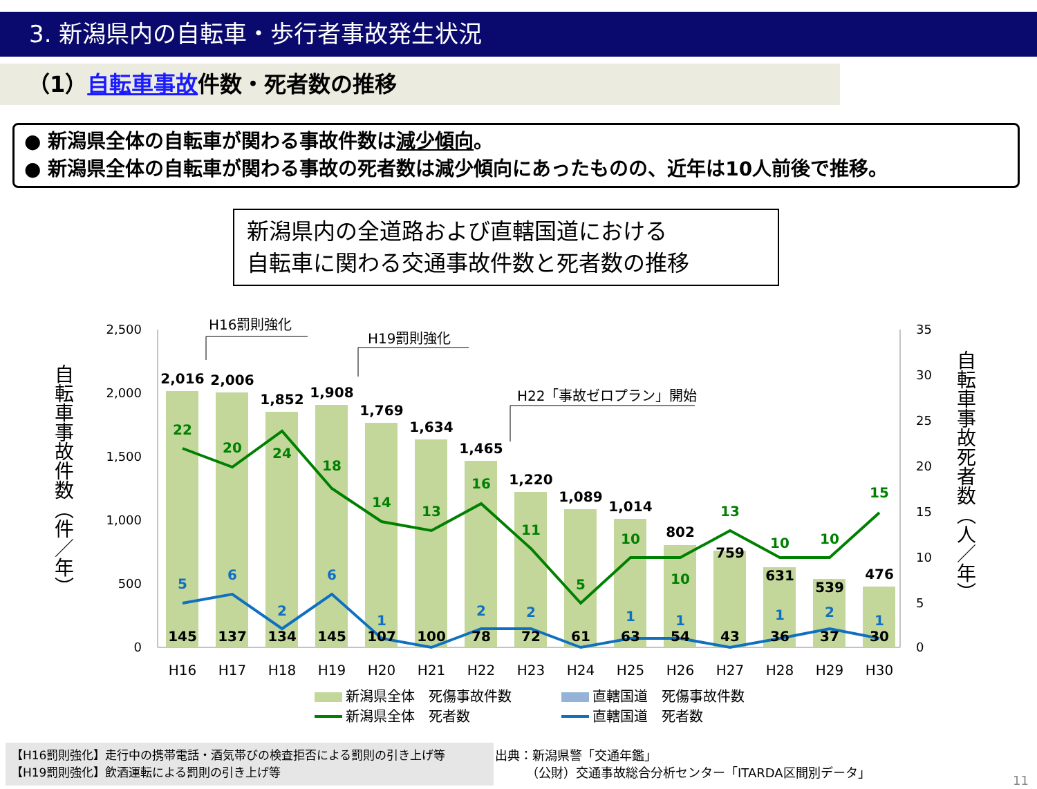3. 新潟県内の自転車・歩行者事故発生状況
（1）自転車事故件数・死者数の推移
● 新潟県全体の自転車が関わる事故件数は減少傾向。
● 新潟県全体の自転車が関わる事故の死者数は減少傾向にあったものの、近年は10人前後で推移。
新潟県内の全道路および直轄国道における
自転車に関わる交通事故件数と死者数の推移
自転車事故件数（件／年）
自転車事故死者数（人／年）
2,500
2,000
1,500
1,000
500
0
35
30
25
20
15
10
5
0
2,016
2,006
1,852
1,908
1,769
1,634
1,465
1,220
1,089
1,014
802
759
631
539
476
145
137
134
145
107
100
78
72
61
63
54
43
36
37
30
22
20
24
18
14
13
16
11
5
10
10
13
10
10
15
5
6
2
6
1
2
2
1
1
1
2
1
H16
H17
H18
H19
H20
H21
H22
H23
H24
H25
H26
H27
H28
H29
H30
H16罰則強化
H19罰則強化
H22「事故ゼロプラン」開始
新潟県全体　死傷事故件数
直轄国道　死傷事故件数
新潟県全体　死者数
直轄国道　死者数
【H16罰則強化】走行中の携帯電話・酒気帯びの検査拒否による罰則の引き上げ等
【H19罰則強化】飲酒運転による罰則の引き上げ等
出典：新潟県警「交通年鑑」
　　　（公財）交通事故総合分析センター「ITARDA区間別データ」
11